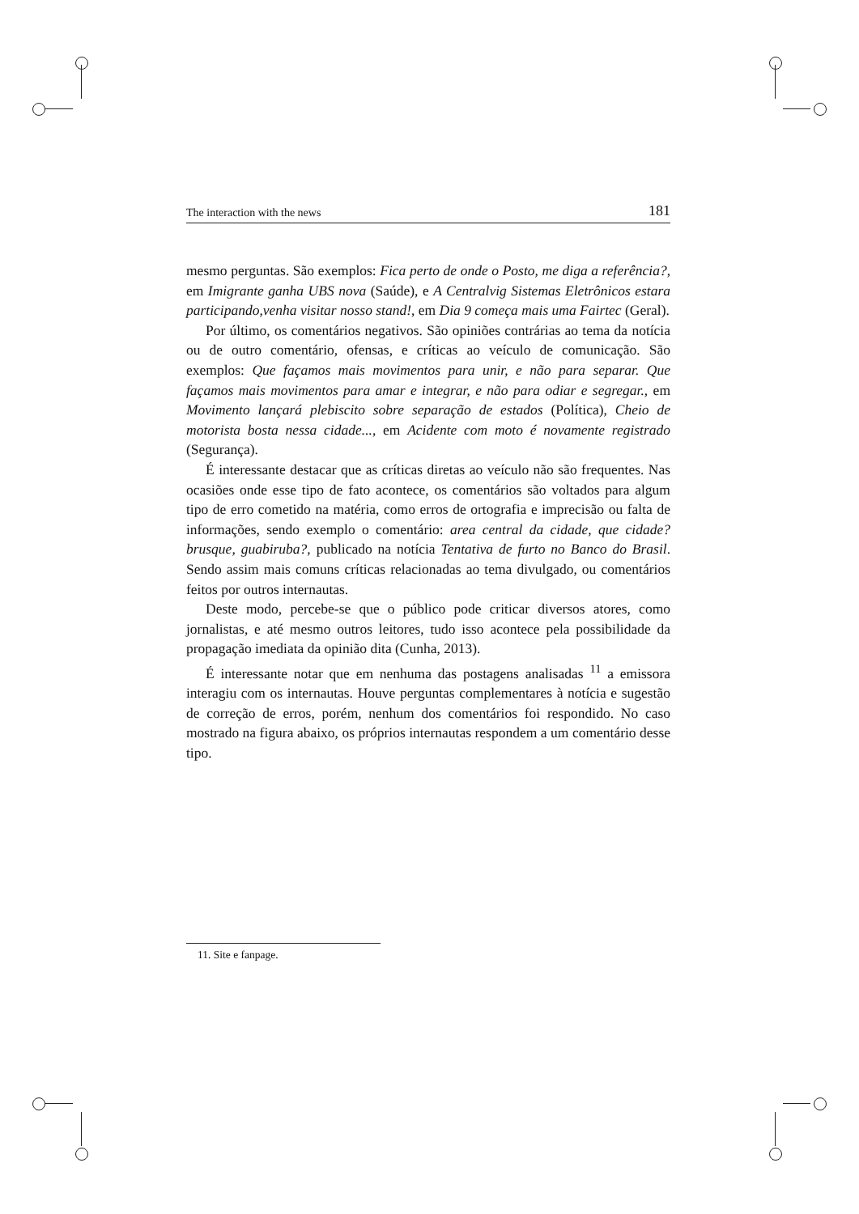The interaction with the news 181
mesmo perguntas. São exemplos: Fica perto de onde o Posto, me diga a referência?, em Imigrante ganha UBS nova (Saúde), e A Centralvig Sistemas Eletrônicos estara participando,venha visitar nosso stand!, em Dia 9 começa mais uma Fairtec (Geral).
Por último, os comentários negativos. São opiniões contrárias ao tema da notícia ou de outro comentário, ofensas, e críticas ao veículo de comunicação. São exemplos: Que façamos mais movimentos para unir, e não para separar. Que façamos mais movimentos para amar e integrar, e não para odiar e segregar., em Movimento lançará plebiscito sobre separação de estados (Política), Cheio de motorista bosta nessa cidade..., em Acidente com moto é novamente registrado (Segurança).
É interessante destacar que as críticas diretas ao veículo não são frequentes. Nas ocasiões onde esse tipo de fato acontece, os comentários são voltados para algum tipo de erro cometido na matéria, como erros de ortografia e imprecisão ou falta de informações, sendo exemplo o comentário: area central da cidade, que cidade? brusque, guabiruba?, publicado na notícia Tentativa de furto no Banco do Brasil. Sendo assim mais comuns críticas relacionadas ao tema divulgado, ou comentários feitos por outros internautas.
Deste modo, percebe-se que o público pode criticar diversos atores, como jornalistas, e até mesmo outros leitores, tudo isso acontece pela possibilidade da propagação imediata da opinião dita (Cunha, 2013).
É interessante notar que em nenhuma das postagens analisadas <sup>11</sup> a emissora interagiu com os internautas. Houve perguntas complementares à notícia e sugestão de correção de erros, porém, nenhum dos comentários foi respondido. No caso mostrado na figura abaixo, os próprios internautas respondem a um comentário desse tipo.
11. Site e fanpage.